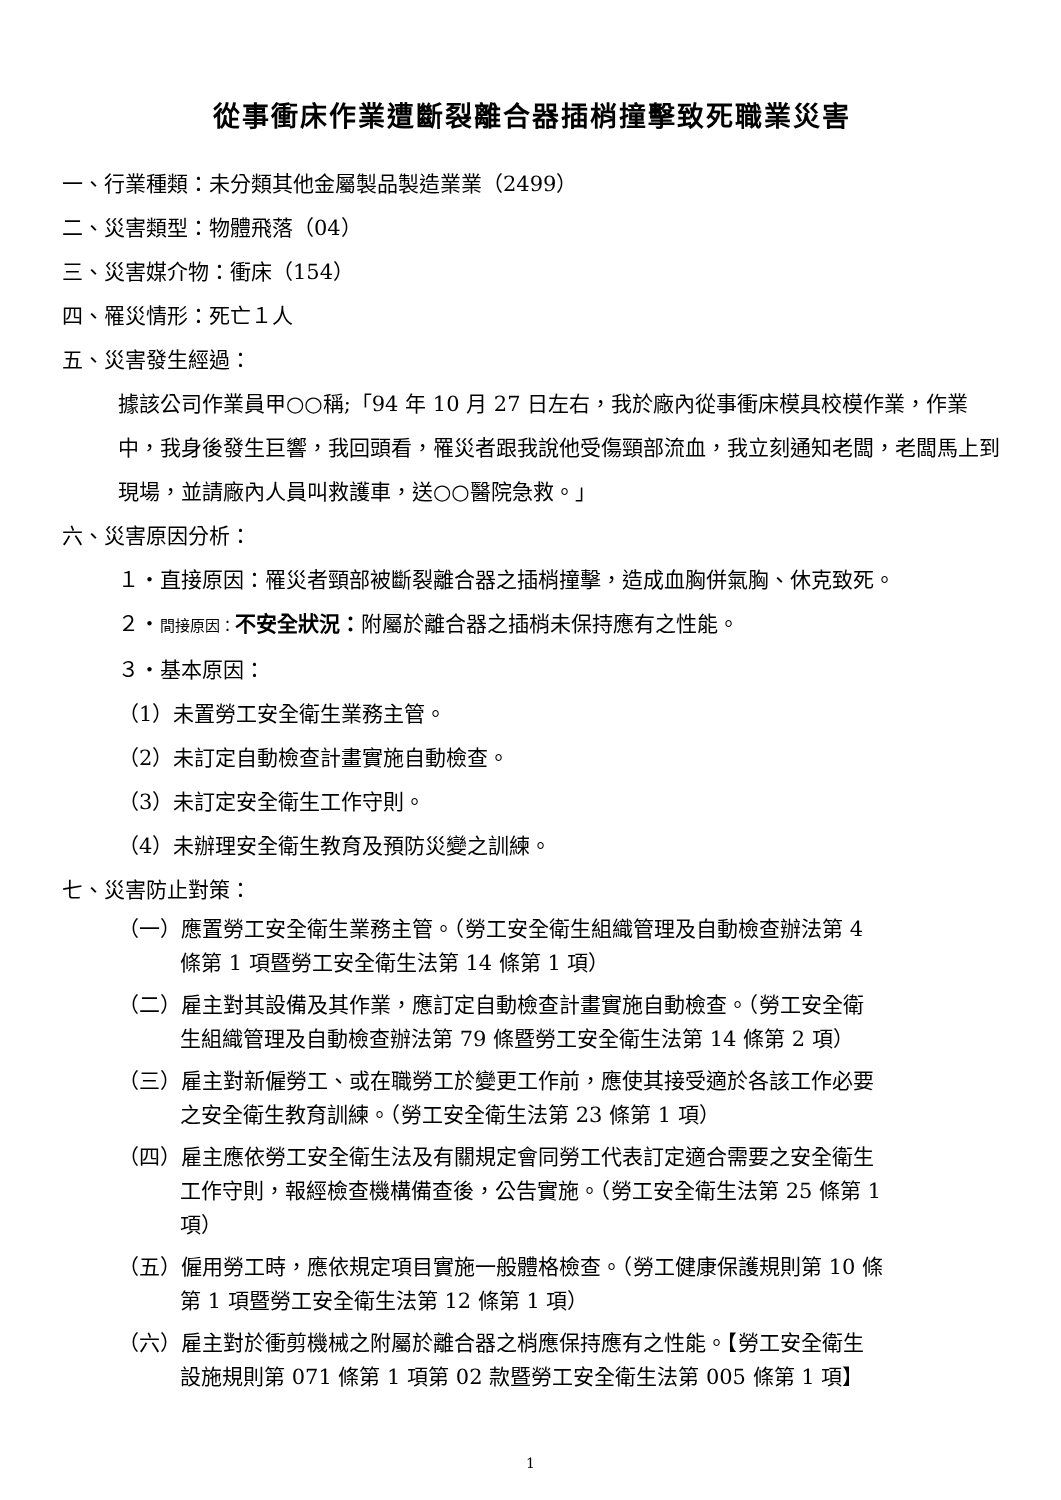從事衝床作業遭斷裂離合器插梢撞擊致死職業災害
一、行業種類：未分類其他金屬製品製造業業（2499）
二、災害類型：物體飛落（04）
三、災害媒介物：衝床（154）
四、罹災情形：死亡１人
五、災害發生經過：
據該公司作業員甲○○稱;「94 年 10 月 27 日左右，我於廠內從事衝床模具校模作業，作業中，我身後發生巨響，我回頭看，罹災者跟我說他受傷頸部流血，我立刻通知老闆，老闆馬上到現場，並請廠內人員叫救護車，送○○醫院急救。」
六、災害原因分析：
１‧直接原因：罹災者頸部被斷裂離合器之插梢撞擊，造成血胸併氣胸、休克致死。
２‧間接原因：不安全狀況：附屬於離合器之插梢未保持應有之性能。
３‧基本原因：
（1）未置勞工安全衛生業務主管。
（2）未訂定自動檢查計畫實施自動檢查。
（3）未訂定安全衛生工作守則。
（4）未辦理安全衛生教育及預防災變之訓練。
七、災害防止對策：
（一）應置勞工安全衛生業務主管。（勞工安全衛生組織管理及自動檢查辦法第 4
條第 1 項暨勞工安全衛生法第 14 條第 1 項）
（二）雇主對其設備及其作業，應訂定自動檢查計畫實施自動檢查。（勞工安全衛
生組織管理及自動檢查辦法第 79 條暨勞工安全衛生法第 14 條第 2 項）
（三）雇主對新僱勞工、或在職勞工於變更工作前，應使其接受適於各該工作必要
之安全衛生教育訓練。（勞工安全衛生法第 23 條第 1 項）
（四）雇主應依勞工安全衛生法及有關規定會同勞工代表訂定適合需要之安全衛生
工作守則，報經檢查機構備查後，公告實施。（勞工安全衛生法第 25 條第 1
項）
（五）僱用勞工時，應依規定項目實施一般體格檢查。（勞工健康保護規則第 10 條
第 1 項暨勞工安全衛生法第 12 條第 1 項）
（六）雇主對於衝剪機械之附屬於離合器之梢應保持應有之性能。【勞工安全衛生
設施規則第 071 條第 1 項第 02 款暨勞工安全衛生法第 005 條第 1 項】
1